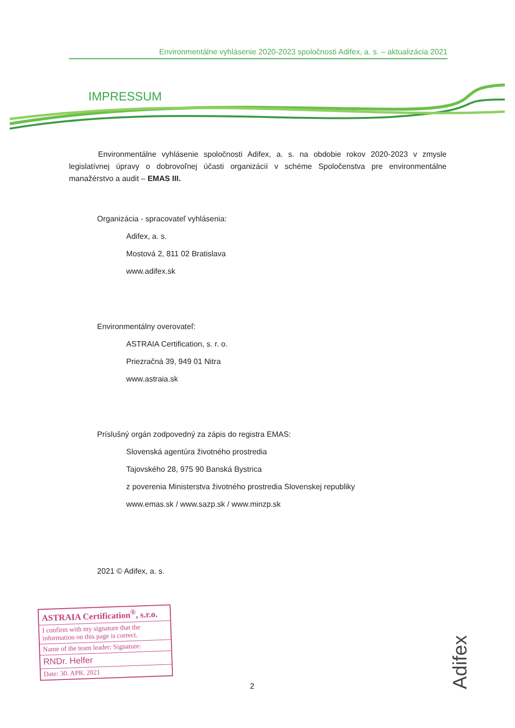Environmentálne vyhlásenie 2020-2023 spoločnosti Adifex, a. s. – aktualizácia 2021
IMPRESSUM
Environmentálne vyhlásenie spoločnosti Adifex, a. s. na obdobie rokov 2020-2023 v zmysle legislatívnej úpravy o dobrovoľnej účasti organizácií v schéme Spoločenstva pre environmentálne manažérstvo a audit – EMAS III.
Organizácia - spracovateľ vyhlásenia:
Adifex, a. s.
Mostová 2, 811 02 Bratislava
www.adifex.sk
Environmentálny overovateľ:
ASTRAIA Certification, s. r. o.
Priezračná 39, 949 01 Nitra
www.astraia.sk
Príslušný orgán zodpovedný za zápis do registra EMAS:
Slovenská agentúra životného prostredia
Tajovského 28, 975 90 Banská Bystrica
z poverenia Ministerstva životného prostredia Slovenskej republiky
www.emas.sk / www.sazp.sk / www.minzp.sk
2021 © Adifex, a. s.
ASTRAIA Certification<sup>®</sup>, s.r.o.
I confirm with my signature that the information on this page is correct.
Name of the team leader: Signature:
RNDr. Helfer
Date: 30. APR. 2021
2
Adifex